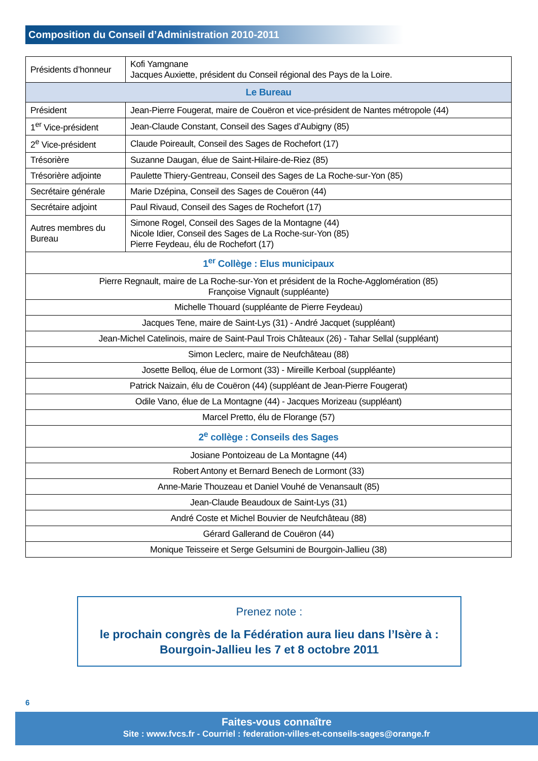Composition du Conseil d’Administration 2010-2011
| Présidents d’honneur | Kofi Yamgnane Jacques Auxiette, président du Conseil régional des Pays de la Loire. |
| Le Bureau | |
| Président | Jean-Pierre Fougerat, maire de Couëron et vice-président de Nantes métropole (44) |
| 1<sup>er</sup> Vice-président | Jean-Claude Constant, Conseil des Sages d’Aubigny (85) |
| 2<sup>e</sup> Vice-président | Claude Poireault, Conseil des Sages de Rochefort (17) |
| Trésorière | Suzanne Daugan, élue de Saint-Hilaire-de-Riez (85) |
| Trésorière adjointe | Paulette Thiery-Gentreau, Conseil des Sages de La Roche-sur-Yon (85) |
| Secrétaire générale | Marie Dzépina, Conseil des Sages de Couëron (44) |
| Secrétaire adjoint | Paul Rivaud, Conseil des Sages de Rochefort (17) |
| Autres membres du Bureau | Simone Rogel, Conseil des Sages de la Montagne (44) Nicole Idier, Conseil des Sages de La Roche-sur-Yon (85) Pierre Feydeau, élu de Rochefort (17) |
| 1<sup>er</sup> Collège : Elus municipaux | |
| Pierre Regnault, maire de La Roche-sur-Yon et président de la Roche-Agglomération (85) Françoise Vignault (suppléante) | |
| Michelle Thouard (suppléante de Pierre Feydeau) | |
| Jacques Tene, maire de Saint-Lys (31) - André Jacquet (suppléant) | |
| Jean-Michel Catelinois, maire de Saint-Paul Trois Châteaux (26) - Tahar Sellal (suppléant) | |
| Simon Leclerc, maire de Neufchâteau (88) | |
| Josette Belloq, élue de Lormont (33) - Mireille Kerboal (suppléante) | |
| Patrick Naizain, élu de Couëron (44) (suppléant de Jean-Pierre Fougerat) | |
| Odile Vano, élue de La Montagne (44) - Jacques Morizeau (suppléant) | |
| Marcel Pretto, élu de Florange (57) | |
| 2<sup>e</sup> collège : Conseils des Sages | |
| Josiane Pontoizeau de La Montagne (44) | |
| Robert Antony et Bernard Benech de Lormont (33) | |
| Anne-Marie Thouzeau et Daniel Vouhé de Venansault (85) | |
| Jean-Claude Beaudoux de Saint-Lys (31) | |
| André Coste et Michel Bouvier de Neufchâteau (88) | |
| Gérard Gallerand de Couëron (44) | |
| Monique Teisseire et Serge Gelsumini de Bourgoin-Jallieu (38) | |
Prenez note :
le prochain congrès de la Fédération aura lieu dans l’Isère à :
Bourgoin-Jallieu les 7 et 8 octobre 2011
6
Faites-vous connaître
Site : www.fvcs.fr - Courriel : federation-villes-et-conseils-sages@orange.fr